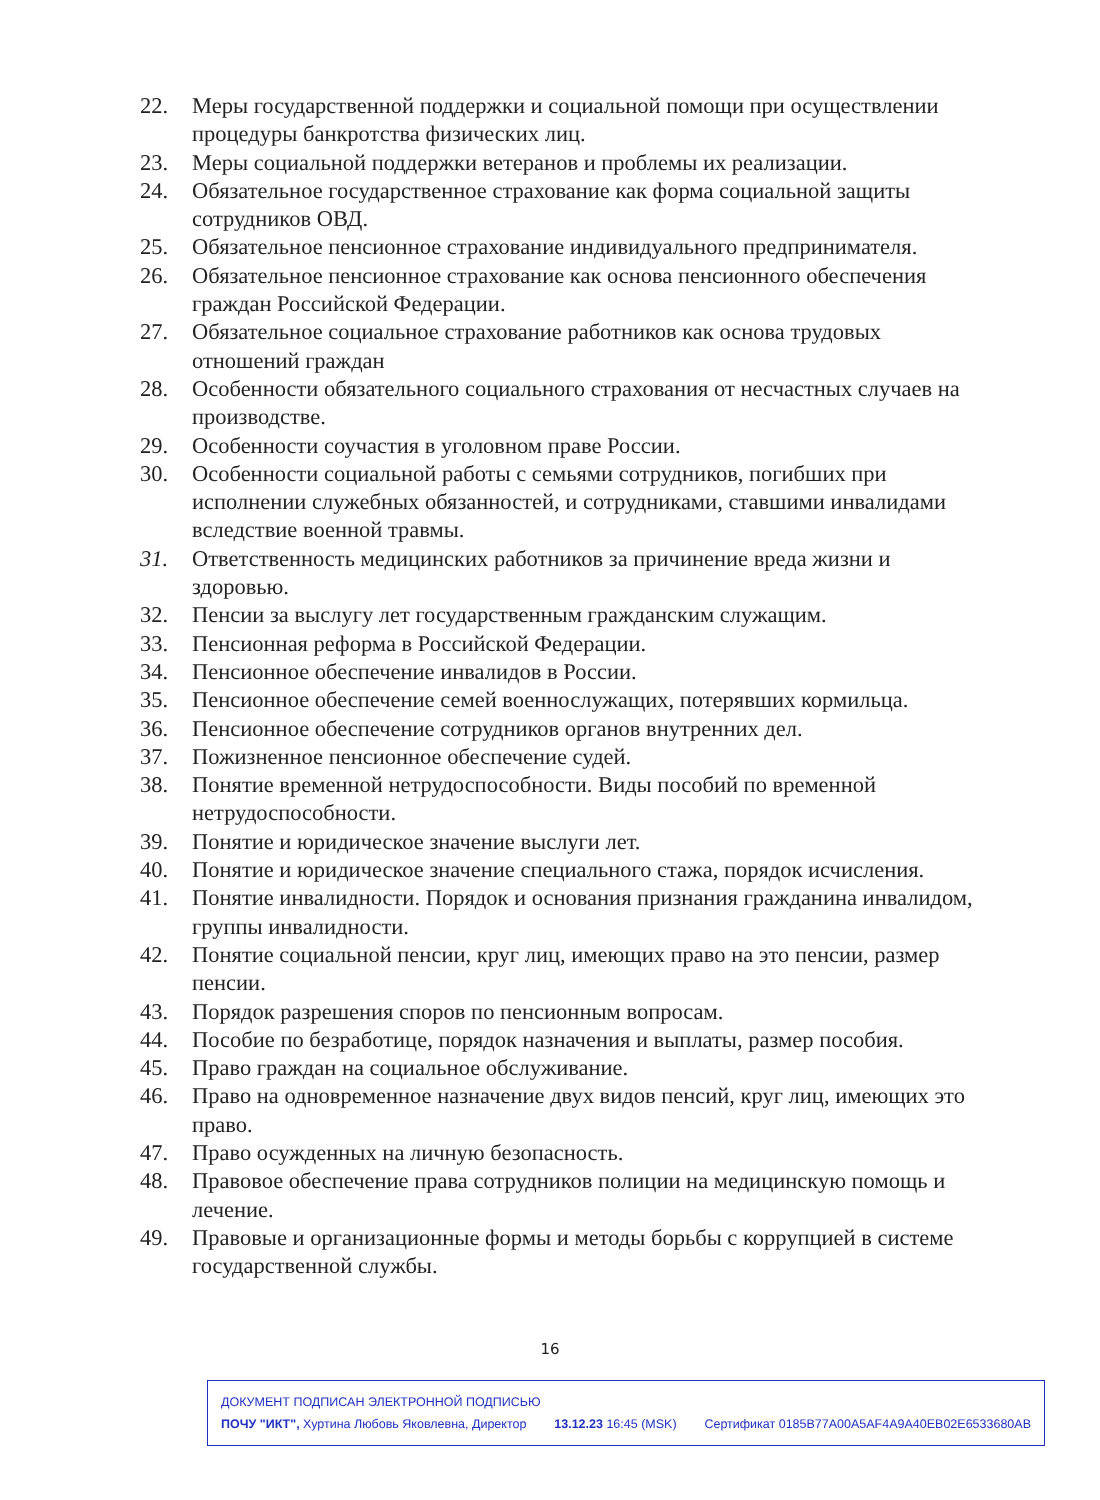22. Меры государственной поддержки и социальной помощи при осуществлении процедуры банкротства физических лиц.
23. Меры социальной поддержки ветеранов и проблемы их реализации.
24. Обязательное государственное страхование как форма социальной защиты сотрудников ОВД.
25. Обязательное пенсионное страхование индивидуального предпринимателя.
26. Обязательное пенсионное страхование как основа пенсионного обеспечения граждан Российской Федерации.
27. Обязательное социальное страхование работников как основа трудовых отношений граждан
28. Особенности обязательного социального страхования от несчастных случаев на производстве.
29. Особенности соучастия в уголовном праве России.
30. Особенности социальной работы с семьями сотрудников, погибших при исполнении служебных обязанностей, и сотрудниками, ставшими инвалидами вследствие военной травмы.
31. Ответственность медицинских работников за причинение вреда жизни и здоровью.
32. Пенсии за выслугу лет государственным гражданским служащим.
33. Пенсионная реформа в Российской Федерации.
34. Пенсионное обеспечение инвалидов в России.
35. Пенсионное обеспечение семей военнослужащих, потерявших кормильца.
36. Пенсионное обеспечение сотрудников органов внутренних дел.
37. Пожизненное пенсионное обеспечение судей.
38. Понятие временной нетрудоспособности. Виды пособий по временной нетрудоспособности.
39. Понятие и юридическое значение выслуги лет.
40. Понятие и юридическое значение специального стажа, порядок исчисления.
41. Понятие инвалидности. Порядок и основания признания гражданина инвалидом, группы инвалидности.
42. Понятие социальной пенсии, круг лиц, имеющих право на это пенсии, размер пенсии.
43. Порядок разрешения споров по пенсионным вопросам.
44. Пособие по безработице, порядок назначения и выплаты, размер пособия.
45. Право граждан на социальное обслуживание.
46. Право на одновременное назначение двух видов пенсий, круг лиц, имеющих это право.
47. Право осужденных на личную безопасность.
48. Правовое обеспечение права сотрудников полиции на медицинскую помощь и лечение.
49. Правовые и организационные формы и методы борьбы с коррупцией в системе государственной службы.
16
ДОКУМЕНТ ПОДПИСАН ЭЛЕКТРОННОЙ ПОДПИСЬЮ
ПОЧУ "ИКТ", Хуртина Любовь Яковлевна, Директор 13.12.23 16:45 (MSK) Сертификат 0185B77A00A5AF4A9A40EB02E6533680AB